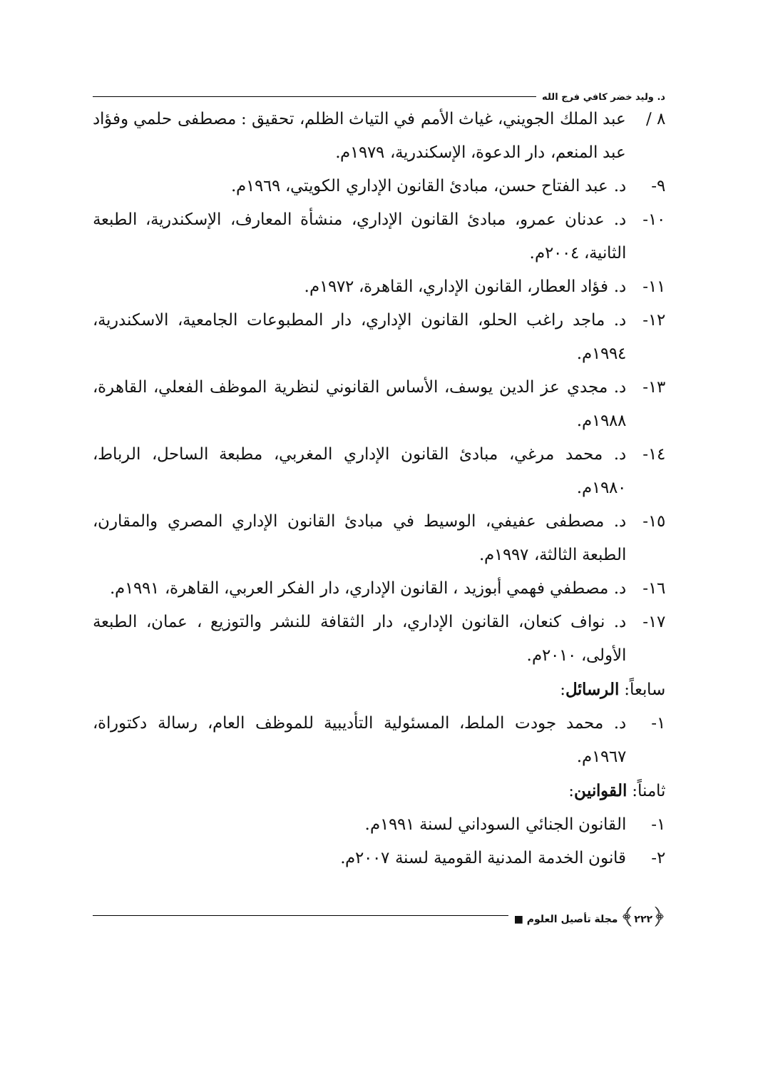د. وليد خضر كافي فرج الله
٨ / عبد الملك الجويني، غياث الأمم في التياث الظلم، تحقيق : مصطفى حلمي وفؤاد عبد المنعم، دار الدعوة، الإسكندرية، ١٩٧٩م.
٩- د. عبد الفتاح حسن، مبادئ القانون الإداري الكويتي، ١٩٦٩م.
١٠- د. عدنان عمرو، مبادئ القانون الإداري، منشأة المعارف، الإسكندرية، الطبعة الثانية، ٢٠٠٤م.
١١- د. فؤاد العطار، القانون الإداري، القاهرة، ١٩٧٢م.
١٢- د. ماجد راغب الحلو، القانون الإداري، دار المطبوعات الجامعية، الاسكندرية، ١٩٩٤م.
١٣- د. مجدي عز الدين يوسف، الأساس القانوني لنظرية الموظف الفعلي، القاهرة، ١٩٨٨م.
١٤- د. محمد مرغي، مبادئ القانون الإداري المغربي، مطبعة الساحل، الرباط، ١٩٨٠م.
١٥- د. مصطفى عفيفي، الوسيط في مبادئ القانون الإداري المصري والمقارن، الطبعة الثالثة، ١٩٩٧م.
١٦- د. مصطفي فهمي أبوزيد ، القانون الإداري، دار الفكر العربي، القاهرة، ١٩٩١م.
١٧- د. نواف كنعان، القانون الإداري، دار الثقافة للنشر والتوزيع ، عمان، الطبعة الأولى، ٢٠١٠م.
سابعاً: الرسائل:
١- د. محمد جودت الملط، المسئولية التأديبية للموظف العام، رسالة دكتوراة، ١٩٦٧م.
ثامناً: القوانين:
١- القانون الجنائي السوداني لسنة ١٩٩١م.
٢- قانون الخدمة المدنية القومية لسنة ٢٠٠٧م.
﴿٢٢٢﴾ مجلة تأصيل العلوم ■